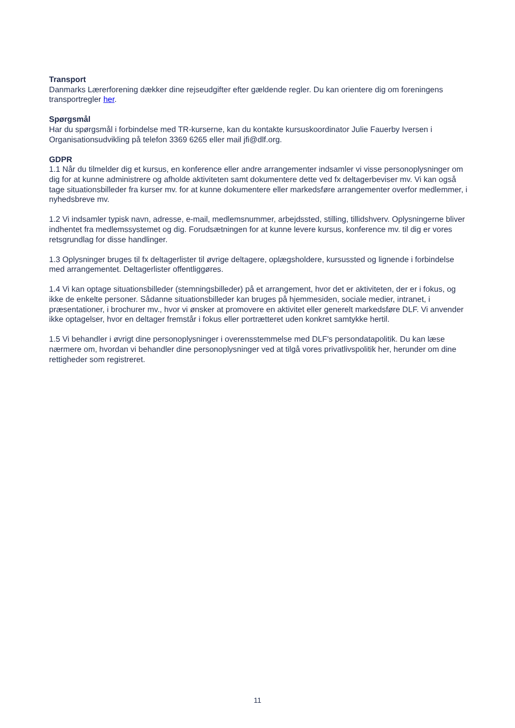Transport
Danmarks Lærerforening dækker dine rejseudgifter efter gældende regler. Du kan orientere dig om foreningens transportregler her.
Spørgsmål
Har du spørgsmål i forbindelse med TR-kurserne, kan du kontakte kursuskoordinator Julie Fauerby Iversen i Organisationsudvikling på telefon 3369 6265 eller mail jfi@dlf.org.
GDPR
1.1 Når du tilmelder dig et kursus, en konference eller andre arrangementer indsamler vi visse personoplysninger om dig for at kunne administrere og afholde aktiviteten samt dokumentere dette ved fx deltagerbeviser mv. Vi kan også tage situationsbilleder fra kurser mv. for at kunne dokumentere eller markedsføre arrangementer overfor medlemmer, i nyhedsbreve mv.
1.2 Vi indsamler typisk navn, adresse, e-mail, medlemsnummer, arbejdssted, stilling, tillidshverv. Oplysningerne bliver indhentet fra medlemssystemet og dig. Forudsætningen for at kunne levere kursus, konference mv. til dig er vores retsgrundlag for disse handlinger.
1.3 Oplysninger bruges til fx deltagerlister til øvrige deltagere, oplægsholdere, kursussted og lignende i forbindelse med arrangementet. Deltagerlister offentliggøres.
1.4 Vi kan optage situationsbilleder (stemningsbilleder) på et arrangement, hvor det er aktiviteten, der er i fokus, og ikke de enkelte personer. Sådanne situationsbilleder kan bruges på hjemmesiden, sociale medier, intranet, i præsentationer, i brochurer mv., hvor vi ønsker at promovere en aktivitet eller generelt markedsføre DLF. Vi anvender ikke optagelser, hvor en deltager fremstår i fokus eller portrætteret uden konkret samtykke hertil.
1.5 Vi behandler i øvrigt dine personoplysninger i overensstemmelse med DLF's persondatapolitik. Du kan læse nærmere om, hvordan vi behandler dine personoplysninger ved at tilgå vores privatlivspolitik her, herunder om dine rettigheder som registreret.
11